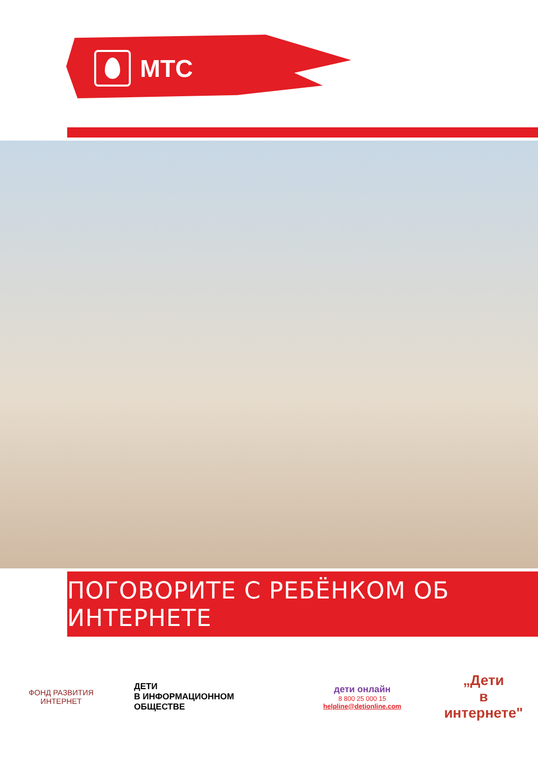МТС
ПОГОВОРИТЕ С РЕБЁНКОМ ОБ ИНТЕРНЕТЕ
ФОНД РАЗВИТИЯ ИНТЕРНЕТ
ДЕТИ
В ИНФОРМАЦИОННОМ
ОБЩЕСТВЕ
дети онлайн
8 800 25 000 15
helpline@detionline.com
„Дети
в
интернете"